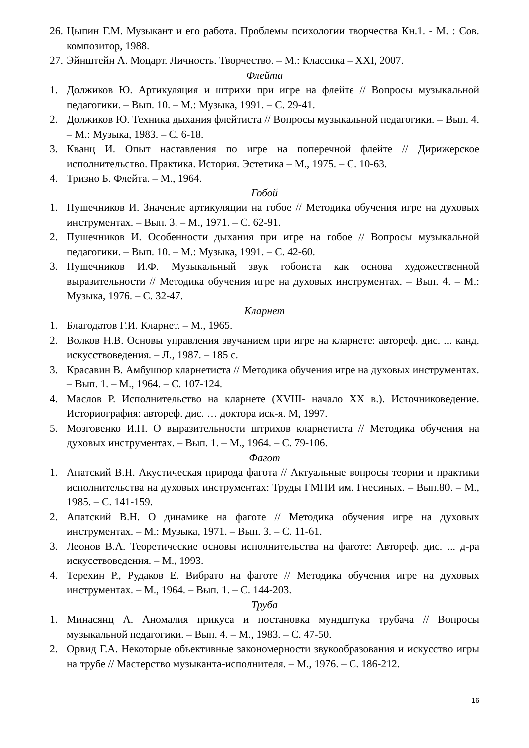26. Цыпин Г.М. Музыкант и его работа. Проблемы психологии творчества Кн.1. - М. : Сов. композитор, 1988.
27. Эйнштейн А. Моцарт. Личность. Творчество. – М.: Классика – XXI, 2007.
Флейта
1. Должиков Ю. Артикуляция и штрихи при игре на флейте // Вопросы музыкальной педагогики. – Вып. 10. – М.: Музыка, 1991. – С. 29-41.
2. Должиков Ю. Техника дыхания флейтиста // Вопросы музыкальной педагогики. – Вып. 4. – М.: Музыка, 1983. – С. 6-18.
3. Кванц И. Опыт наставления по игре на поперечной флейте // Дирижерское исполнительство. Практика. История. Эстетика – М., 1975. – С. 10-63.
4. Тризно Б. Флейта. – М., 1964.
Гобой
1. Пушечников И. Значение артикуляции на гобое // Методика обучения игре на духовых инструментах. – Вып. 3. – М., 1971. – С. 62-91.
2. Пушечников И. Особенности дыхания при игре на гобое // Вопросы музыкальной педагогики. – Вып. 10. – М.: Музыка, 1991. – С. 42-60.
3. Пушечников И.Ф. Музыкальный звук гобоиста как основа художественной выразительности // Методика обучения игре на духовых инструментах. – Вып. 4. – М.: Музыка, 1976. – С. 32-47.
Кларнет
1. Благодатов Г.И. Кларнет. – М., 1965.
2. Волков Н.В. Основы управления звучанием при игре на кларнете: автореф. дис. ... канд. искусствоведения. – Л., 1987. – 185 с.
3. Красавин В. Амбушюр кларнетиста // Методика обучения игре на духовых инструментах. – Вып. 1. – М., 1964. – С. 107-124.
4. Маслов Р. Исполнительство на кларнете (XVIII- начало XX в.). Источниковедение. Историография: автореф. дис. … доктора иск-я. М, 1997.
5. Мозговенко И.П. О выразительности штрихов кларнетиста // Методика обучения на духовых инструментах. – Вып. 1. – М., 1964. – С. 79-106.
Фагот
1. Апатский В.Н. Акустическая природа фагота // Актуальные вопросы теории и практики исполнительства на духовых инструментах: Труды ГМПИ им. Гнесиных. – Вып.80. – М., 1985. – С. 141-159.
2. Апатский В.Н. О динамике на фаготе // Методика обучения игре на духовых инструментах. – М.: Музыка, 1971. – Вып. 3. – С. 11-61.
3. Леонов В.А. Теоретические основы исполнительства на фаготе: Автореф. дис. ... д-ра искусствоведения. – М., 1993.
4. Терехин Р., Рудаков Е. Вибрато на фаготе // Методика обучения игре на духовых инструментах. – М., 1964. – Вып. 1. – С. 144-203.
Труба
1. Минасянц А. Аномалия прикуса и постановка мундштука трубача // Вопросы музыкальной педагогики. – Вып. 4. – М., 1983. – С. 47-50.
2. Орвид Г.А. Некоторые объективные закономерности звукообразования и искусство игры на трубе // Мастерство музыканта-исполнителя. – М., 1976. – С. 186-212.
16